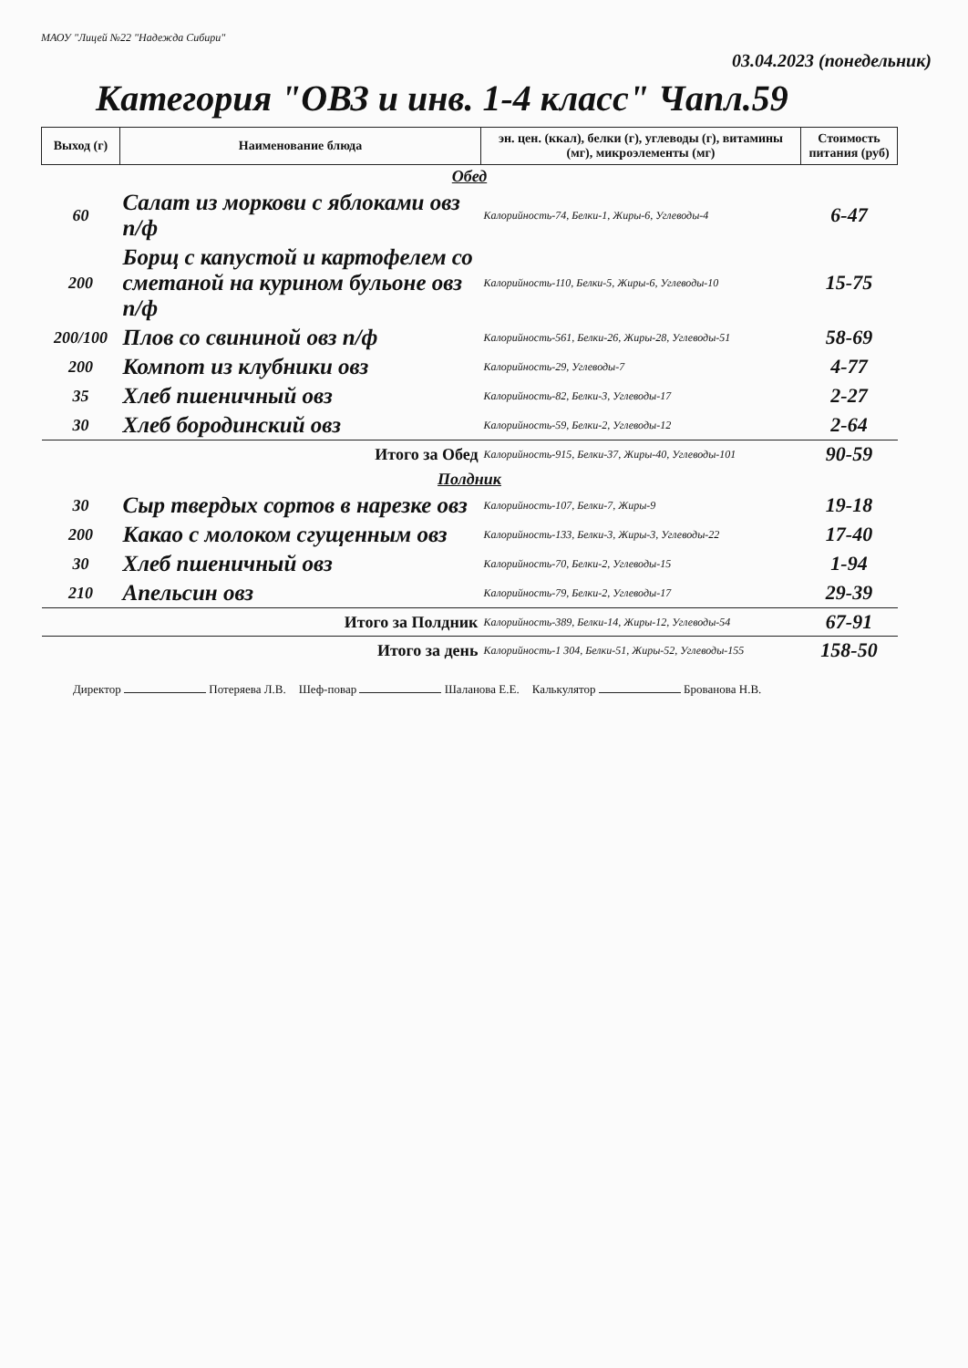МАОУ "Лицей №22 "Надежда Сибири"
03.04.2023 (понедельник)
Категория "ОВЗ и инв. 1-4 класс" Чапл.59
| Выход (г) | Наименование блюда | эн. цен. (ккал), белки (г), углеводы (г), витамины (мг), микроэлементы (мг) | Стоимость питания (руб) |
| --- | --- | --- | --- |
| Обед | | | |
| 60 | Салат из моркови с яблоками овз п/ф | Калорийность-74, Белки-1, Жиры-6, Углеводы-4 | 6-47 |
| 200 | Борщ с капустой и картофелем со сметаной на курином бульоне овз п/ф | Калорийность-110, Белки-5, Жиры-6, Углеводы-10 | 15-75 |
| 200/100 | Плов со свининой овз п/ф | Калорийность-561, Белки-26, Жиры-28, Углеводы-51 | 58-69 |
| 200 | Компот из клубники овз | Калорийность-29, Углеводы-7 | 4-77 |
| 35 | Хлеб пшеничный овз | Калорийность-82, Белки-3, Углеводы-17 | 2-27 |
| 30 | Хлеб бородинский овз | Калорийность-59, Белки-2, Углеводы-12 | 2-64 |
| | Итого за Обед | Калорийность-915, Белки-37, Жиры-40, Углеводы-101 | 90-59 |
| Полдник | | | |
| 30 | Сыр твердых сортов в нарезке овз | Калорийность-107, Белки-7, Жиры-9 | 19-18 |
| 200 | Какао с молоком сгущенным овз | Калорийность-133, Белки-3, Жиры-3, Углеводы-22 | 17-40 |
| 30 | Хлеб пшеничный овз | Калорийность-70, Белки-2, Углеводы-15 | 1-94 |
| 210 | Апельсин овз | Калорийность-79, Белки-2, Углеводы-17 | 29-39 |
| | Итого за Полдник | Калорийность-389, Белки-14, Жиры-12, Углеводы-54 | 67-91 |
| | Итого за день | Калорийность-1 304, Белки-51, Жиры-52, Углеводы-155 | 158-50 |
Директор Потеряева Л.В. Шеф-повар Шаланова Е.Е. Калькулятор Брованова Н.В.